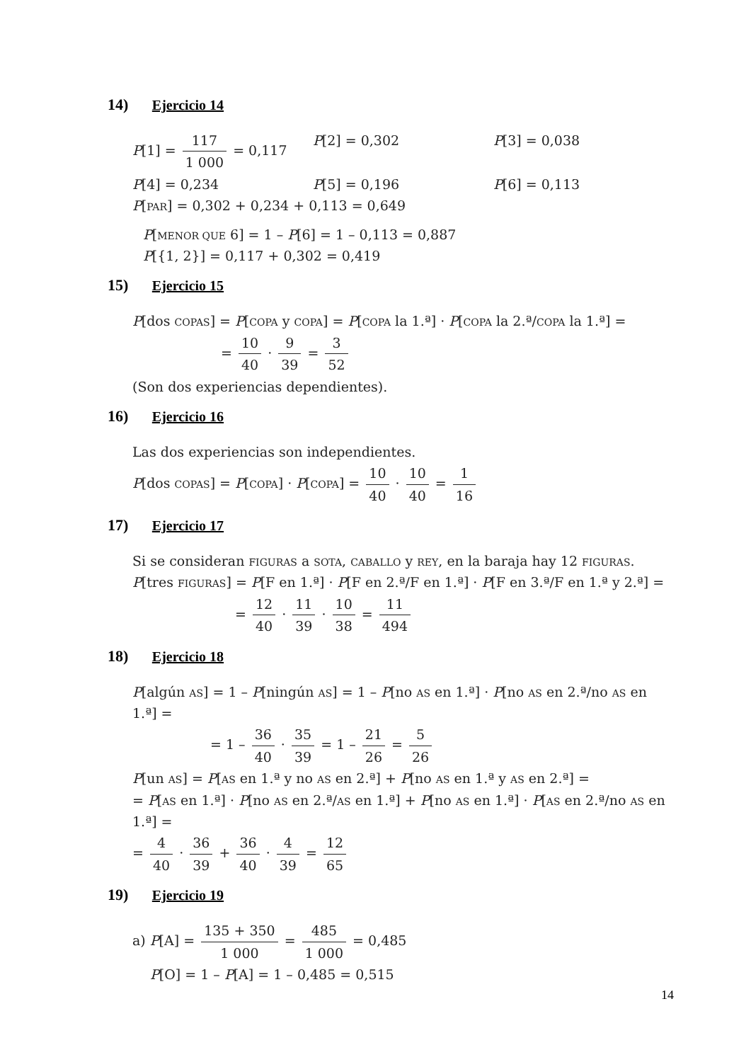14) Ejercicio 14
P[1] = 117 1 000 = 0,117 P[2] = 0,302 P[3] = 0,038
P[4] = 0,234 P[5] = 0,196 P[6] = 0,113
P[PAR] = 0,302 + 0,234 + 0,113 = 0,649
P[MENOR QUE 6] = 1 – P[6] = 1 – 0,113 = 0,887
P[{1, 2}] = 0,117 + 0,302 = 0,419
15) Ejercicio 15
P[dos COPAS] = P[COPA y COPA] = P[COPA la 1.ª] · P[COPA la 2.ª/COPA la 1.ª] =
= 10 40 · 9 39 = 3 52
(Son dos experiencias dependientes).
16) Ejercicio 16
Las dos experiencias son independientes.
P[dos COPAS] = P[COPA] · P[COPA] = 10 40 · 10 40 = 1 16
17) Ejercicio 17
Si se consideran FIGURAS a SOTA, CABALLO y REY, en la baraja hay 12 FIGURAS.
P[tres FIGURAS] = P[F en 1.ª] · P[F en 2.ª/F en 1.ª] · P[F en 3.ª/F en 1.ª y 2.ª] =
= 12 40 · 11 39 · 10 38 = 11 494
18) Ejercicio 18
P[algún AS] = 1 – P[ningún AS] = 1 – P[no AS en 1.ª] · P[no AS en 2.ª/no AS en 1.ª] =
= 1 – 36 40 · 35 39 = 1 – 21 26 = 5 26
P[un AS] = P[AS en 1.ª y no AS en 2.ª] + P[no AS en 1.ª y AS en 2.ª] =
= P[AS en 1.ª] · P[no AS en 2.ª/AS en 1.ª] + P[no AS en 1.ª] · P[AS en 2.ª/no AS en 1.ª] =
= 4 40 · 36 39 + 36 40 · 4 39 = 12 65
19) Ejercicio 19
a) P[A] = 135 + 350 1 000 = 485 1 000 = 0,485
P[O] = 1 – P[A] = 1 – 0,485 = 0,515
14